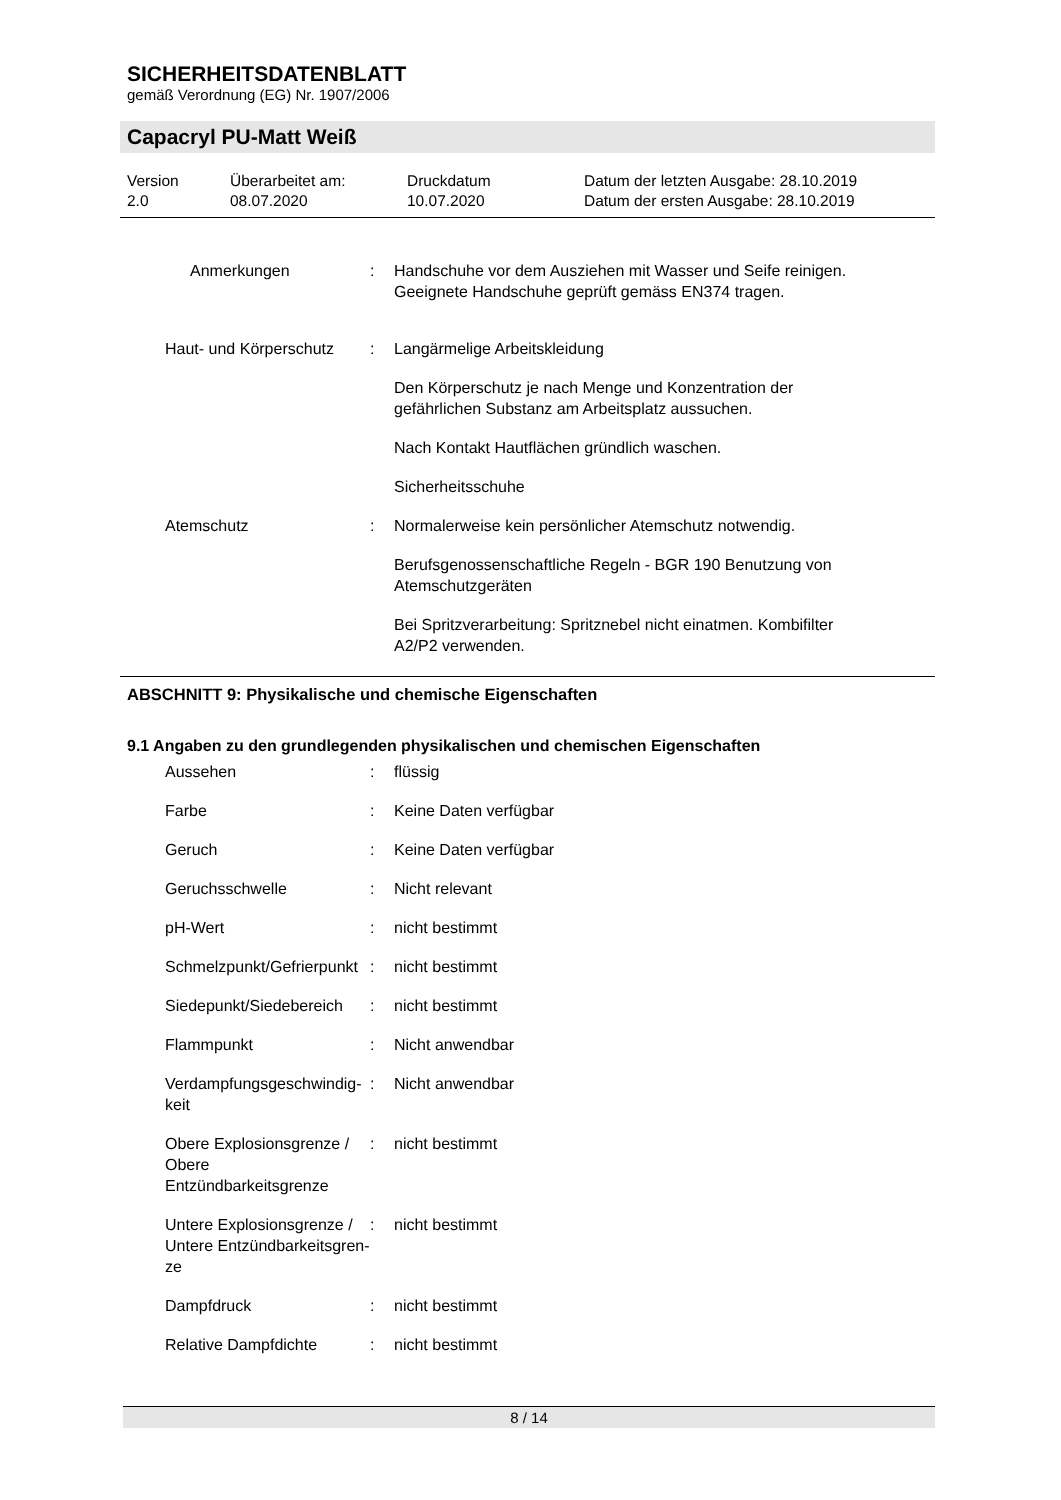SICHERHEITSDATENBLATT
gemäß Verordnung (EG) Nr. 1907/2006
Capacryl PU-Matt Weiß
Version
2.0
Überarbeitet am:
08.07.2020
Druckdatum
10.07.2020
Datum der letzten Ausgabe: 28.10.2019
Datum der ersten Ausgabe: 28.10.2019
Anmerkungen : Handschuhe vor dem Ausziehen mit Wasser und Seife reinigen. Geeignete Handschuhe geprüft gemäss EN374 tragen.
Haut- und Körperschutz : Langärmelige Arbeitskleidung
Den Körperschutz je nach Menge und Konzentration der gefährlichen Substanz am Arbeitsplatz aussuchen.
Nach Kontakt Hautflächen gründlich waschen.
Sicherheitsschuhe
Atemschutz : Normalerweise kein persönlicher Atemschutz notwendig.
Berufsgenossenschaftliche Regeln - BGR 190 Benutzung von Atemschutzgeräten
Bei Spritzverarbeitung: Spritznebel nicht einatmen. Kombifilter A2/P2 verwenden.
ABSCHNITT 9: Physikalische und chemische Eigenschaften
9.1 Angaben zu den grundlegenden physikalischen und chemischen Eigenschaften
Aussehen : flüssig
Farbe : Keine Daten verfügbar
Geruch : Keine Daten verfügbar
Geruchsschwelle : Nicht relevant
pH-Wert : nicht bestimmt
Schmelzpunkt/Gefrierpunkt : nicht bestimmt
Siedepunkt/Siedebereich : nicht bestimmt
Flammpunkt : Nicht anwendbar
Verdampfungsgeschwindig-keit
: Nicht anwendbar
Obere Explosionsgrenze / Obere Entzündbarkeitsgrenze
: nicht bestimmt
Untere Explosionsgrenze / Untere Entzündbarkeitsgren-ze
: nicht bestimmt
Dampfdruck : nicht bestimmt
Relative Dampfdichte : nicht bestimmt
8 / 14